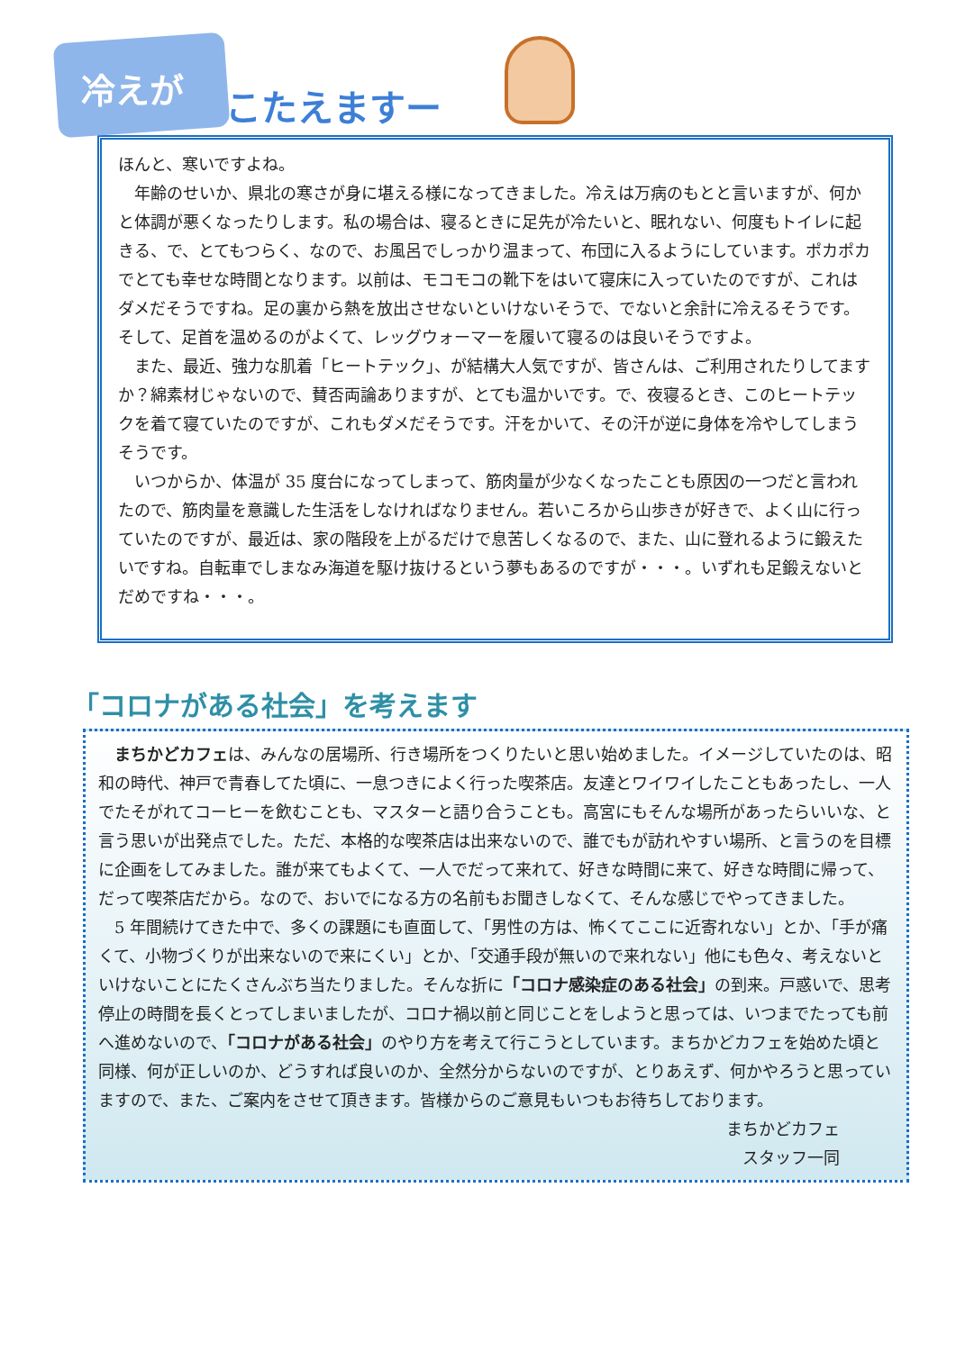冷えが こたえますー
ほんと、寒いですよね。
　年齢のせいか、県北の寒さが身に堪える様になってきました。冷えは万病のもとと言いますが、何かと体調が悪くなったりします。私の場合は、寝るときに足先が冷たいと、眠れない、何度もトイレに起きる、で、とてもつらく、なので、お風呂でしっかり温まって、布団に入るようにしています。ポカポカでとても幸せな時間となります。以前は、モコモコの靴下をはいて寝床に入っていたのですが、これはダメだそうですね。足の裏から熱を放出させないといけないそうで、でないと余計に冷えるそうです。
そして、足首を温めるのがよくて、レッグウォーマーを履いて寝るのは良いそうですよ。
　また、最近、強力な肌着「ヒートテック」、が結構大人気ですが、皆さんは、ご利用されたりしてますか？綿素材じゃないので、賛否両論ありますが、とても温かいです。で、夜寝るとき、このヒートテックを着て寝ていたのですが、これもダメだそうです。汗をかいて、その汗が逆に身体を冷やしてしまうそうです。
　いつからか、体温が 35 度台になってしまって、筋肉量が少なくなったことも原因の一つだと言われたので、筋肉量を意識した生活をしなければなりません。若いころから山歩きが好きで、よく山に行っていたのですが、最近は、家の階段を上がるだけで息苦しくなるので、また、山に登れるように鍛えたいですね。自転車でしまなみ海道を駆け抜けるという夢もあるのですが・・・。いずれも足鍛えないとだめですね・・・。
「コロナがある社会」を考えます
　まちかどカフェは、みんなの居場所、行き場所をつくりたいと思い始めました。イメージしていたのは、昭和の時代、神戸で青春してた頃に、一息つきによく行った喫茶店。友達とワイワイしたこともあったし、一人でたそがれてコーヒーを飲むことも、マスターと語り合うことも。高宮にもそんな場所があったらいいな、と言う思いが出発点でした。ただ、本格的な喫茶店は出来ないので、誰でもが訪れやすい場所、と言うのを目標に企画をしてみました。誰が来てもよくて、一人でだって来れて、好きな時間に来て、好きな時間に帰って、だって喫茶店だから。なので、おいでになる方の名前もお聞きしなくて、そんな感じでやってきました。
　5 年間続けてきた中で、多くの課題にも直面して、「男性の方は、怖くてここに近寄れない」とか、「手が痛くて、小物づくりが出来ないので来にくい」とか、「交通手段が無いので来れない」他にも色々、考えないといけないことにたくさんぶち当たりました。そんな折に「コロナ感染症のある社会」の到来。戸惑いで、思考停止の時間を長くとってしまいましたが、コロナ禍以前と同じことをしようと思っては、いつまでたっても前へ進めないので、「コロナがある社会」のやり方を考えて行こうとしています。まちかどカフェを始めた頃と同様、何が正しいのか、どうすれば良いのか、全然分からないのですが、とりあえず、何かやろうと思っていますので、また、ご案内をさせて頂きます。皆様からのご意見もいつもお待ちしております。
まちかどカフェ
スタッフ一同